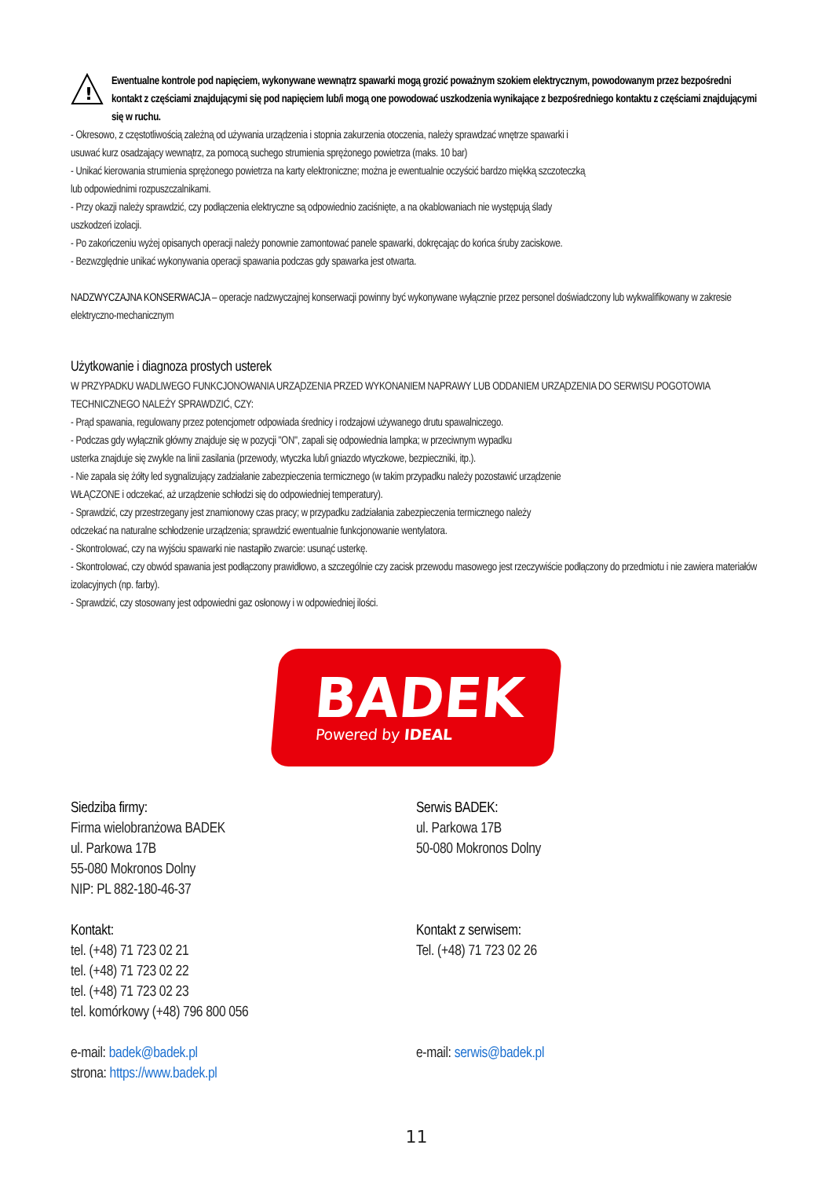!
Ewentualne kontrole pod napięciem, wykonywane wewnątrz spawarki mogą grozić poważnym szokiem elektrycznym, powodowanym przez bezpośredni kontakt z częściami znajdującymi się pod napięciem lub/i mogą one powodować uszkodzenia wynikające z bezpośredniego kontaktu z częściami znajdującymi się w ruchu.
- Okresowo, z częstotliwością zależną od używania urządzenia i stopnia zakurzenia otoczenia, należy sprawdzać wnętrze spawarki i
usuwać kurz osadzający wewnątrz, za pomocą suchego strumienia sprężonego powietrza (maks. 10 bar)
- Unikać kierowania strumienia sprężonego powietrza na karty elektroniczne; można je ewentualnie oczyścić bardzo miękką szczoteczką
lub odpowiednimi rozpuszczalnikami.
- Przy okazji należy sprawdzić, czy podłączenia elektryczne są odpowiednio zaciśnięte, a na okablowaniach nie występują ślady
uszkodzeń izolacji.
- Po zakończeniu wyżej opisanych operacji należy ponownie zamontować panele spawarki, dokręcając do końca śruby zaciskowe.
- Bezwzględnie unikać wykonywania operacji spawania podczas gdy spawarka jest otwarta.
NADZWYCZAJNA KONSERWACJA – operacje nadzwyczajnej konserwacji powinny być wykonywane wyłącznie przez personel doświadczony lub wykwalifikowany w zakresie elektryczno-mechanicznym
Użytkowanie i diagnoza prostych usterek
W PRZYPADKU WADLIWEGO FUNKCJONOWANIA URZĄDZENIA PRZED WYKONANIEM NAPRAWY LUB ODDANIEM URZĄDZENIA DO SERWISU POGOTOWIA TECHNICZNEGO NALEŻY SPRAWDZIĆ, CZY:
- Prąd spawania, regulowany przez potencjometr odpowiada średnicy i rodzajowi używanego drutu spawalniczego.
- Podczas gdy wyłącznik główny znajduje się w pozycji "ON", zapali się odpowiednia lampka; w przeciwnym wypadku
usterka znajduje się zwykle na linii zasilania (przewody, wtyczka lub/i gniazdo wtyczkowe, bezpieczniki, itp.).
- Nie zapala się żółty led sygnalizujący zadziałanie zabezpieczenia termicznego (w takim przypadku należy pozostawić urządzenie
WŁĄCZONE i odczekać, aż urządzenie schłodzi się do odpowiedniej temperatury).
- Sprawdzić, czy przestrzegany jest znamionowy czas pracy; w przypadku zadziałania zabezpieczenia termicznego należy
odczekać na naturalne schłodzenie urządzenia; sprawdzić ewentualnie funkcjonowanie wentylatora.
- Skontrolować, czy na wyjściu spawarki nie nastąpiło zwarcie: usunąć usterkę.
- Skontrolować, czy obwód spawania jest podłączony prawidłowo, a szczególnie czy zacisk przewodu masowego jest rzeczywiście podłączony do przedmiotu i nie zawiera materiałów izolacyjnych (np. farby).
- Sprawdzić, czy stosowany jest odpowiedni gaz osłonowy i w odpowiedniej ilości.
BADEK
Powered by IDEAL
Siedziba firmy:
Firma wielobranżowa BADEK
ul. Parkowa 17B
55-080 Mokronos Dolny
NIP: PL 882-180-46-37
Kontakt:
tel. (+48) 71 723 02 21
tel. (+48) 71 723 02 22
tel. (+48) 71 723 02 23
tel. komórkowy (+48) 796 800 056
e-mail: badek@badek.pl
strona: https://www.badek.pl
Serwis BADEK:
ul. Parkowa 17B
50-080 Mokronos Dolny
Kontakt z serwisem:
Tel. (+48) 71 723 02 26
e-mail: serwis@badek.pl
11